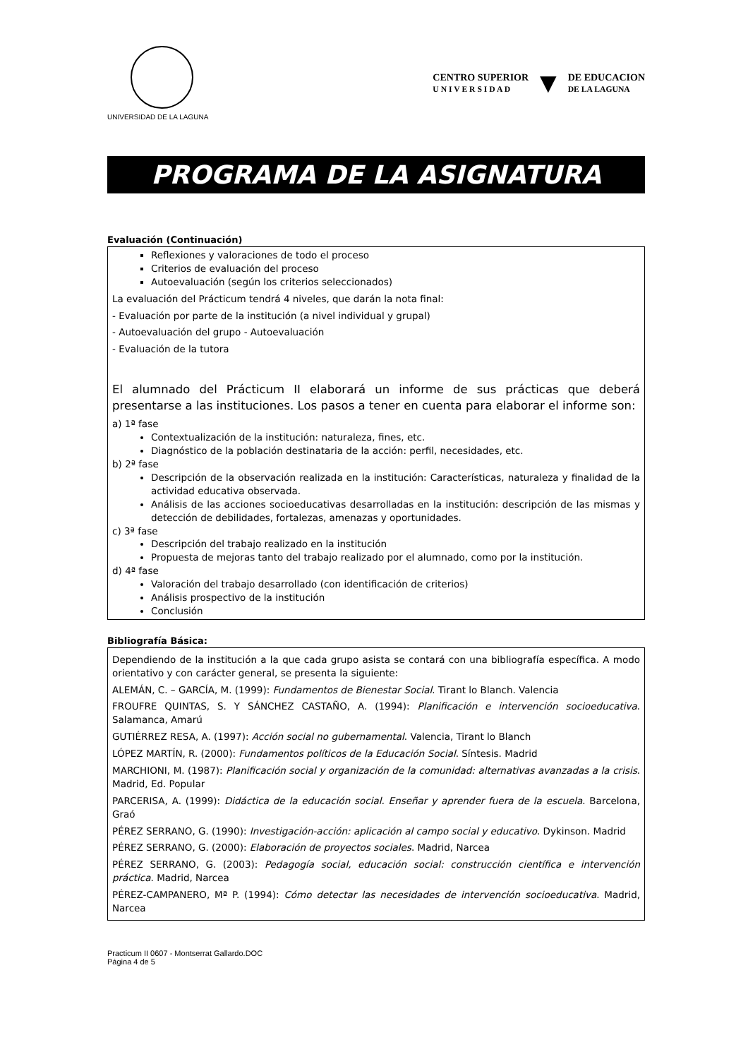UNIVERSIDAD DE LA LAGUNA
CENTRO SUPERIOR
U N I V E R S I D A D ▼ DE EDUCACION
DE LA LAGUNA
PROGRAMA DE LA ASIGNATURA
Evaluación (Continuación)
Reflexiones y valoraciones de todo el proceso
Criterios de evaluación del proceso
Autoevaluación (según los criterios seleccionados)
La evaluación del Prácticum tendrá 4 niveles, que darán la nota final:
- Evaluación por parte de la institución (a nivel individual y grupal)
- Autoevaluación del grupo - Autoevaluación
- Evaluación de la tutora
El alumnado del Prácticum II elaborará un informe de sus prácticas que deberá presentarse a las instituciones. Los pasos a tener en cuenta para elaborar el informe son:
a) 1ª fase
Contextualización de la institución: naturaleza, fines, etc.
Diagnóstico de la población destinataria de la acción: perfil, necesidades, etc.
b) 2ª fase
Descripción de la observación realizada en la institución: Características, naturaleza y finalidad de la actividad educativa observada.
Análisis de las acciones socioeducativas desarrolladas en la institución: descripción de las mismas y detección de debilidades, fortalezas, amenazas y oportunidades.
c) 3ª fase
Descripción del trabajo realizado en la institución
Propuesta de mejoras tanto del trabajo realizado por el alumnado, como por la institución.
d) 4ª fase
Valoración del trabajo desarrollado (con identificación de criterios)
Análisis prospectivo de la institución
Conclusión
Bibliografía Básica:
Dependiendo de la institución a la que cada grupo asista se contará con una bibliografía específica. A modo orientativo y con carácter general, se presenta la siguiente:
ALEMÁN, C. – GARCÍA, M. (1999): Fundamentos de Bienestar Social. Tirant lo Blanch. Valencia
FROUFRE QUINTAS, S. Y SÁNCHEZ CASTAÑO, A. (1994): Planificación e intervención socioeducativa. Salamanca, Amarú
GUTIÉRREZ RESA, A. (1997): Acción social no gubernamental. Valencia, Tirant lo Blanch
LÓPEZ MARTÍN, R. (2000): Fundamentos políticos de la Educación Social. Síntesis. Madrid
MARCHIONI, M. (1987): Planificación social y organización de la comunidad: alternativas avanzadas a la crisis. Madrid, Ed. Popular
PARCERISA, A. (1999): Didáctica de la educación social. Enseñar y aprender fuera de la escuela. Barcelona, Graó
PÉREZ SERRANO, G. (1990): Investigación-acción: aplicación al campo social y educativo. Dykinson. Madrid
PÉREZ SERRANO, G. (2000): Elaboración de proyectos sociales. Madrid, Narcea
PÉREZ SERRANO, G. (2003): Pedagogía social, educación social: construcción científica e intervención práctica. Madrid, Narcea
PÉREZ-CAMPANERO, Mª P. (1994): Cómo detectar las necesidades de intervención socioeducativa. Madrid, Narcea
Practicum II 0607 - Montserrat Gallardo.DOC
Página 4 de 5